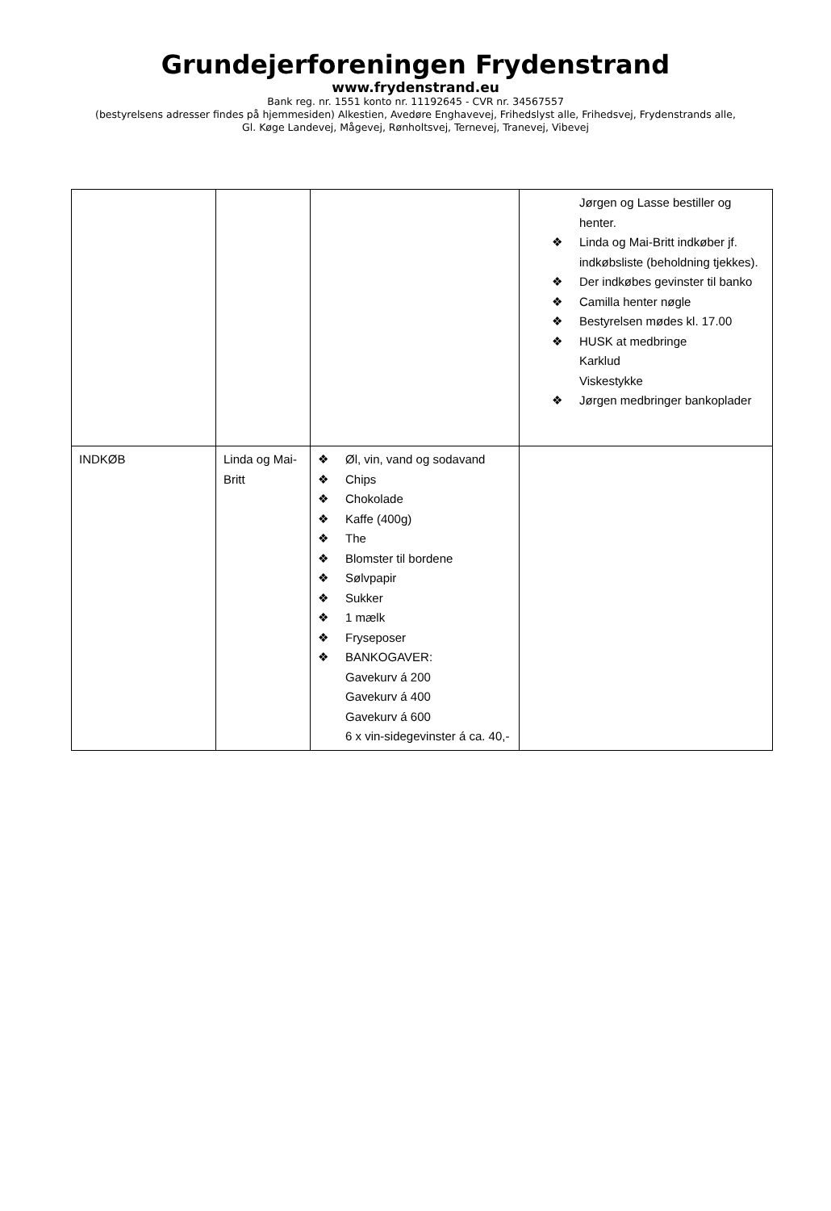Grundejerforeningen Frydenstrand
www.frydenstrand.eu
Bank reg. nr. 1551 konto nr. 11192645 - CVR nr. 34567557
(bestyrelsens adresser findes på hjemmesiden) Alkestien, Avedøre Enghavevej, Frihedslyst alle, Frihedsvej, Frydenstrands alle,
Gl. Køge Landevej, Mågevej, Rønholtsvej, Ternevej, Tranevej, Vibevej
| | | | Jørgen og Lasse bestiller og henter. ❖ Linda og Mai-Britt indkøber jf. indkøbsliste (beholdning tjekkes). ❖ Der indkøbes gevinster til banko ❖ Camilla henter nøgle ❖ Bestyrelsen mødes kl. 17.00 ❖ HUSK at medbringe Karklud Viskestykke ❖ Jørgen medbringer bankoplader |
| INDKØB | Linda og Mai-Britt | ❖ Øl, vin, vand og sodavand ❖ Chips ❖ Chokolade ❖ Kaffe (400g) ❖ The ❖ Blomster til bordene ❖ Sølvpapir ❖ Sukker ❖ 1 mælk ❖ Fryseposer ❖ BANKOGAVER: Gavekurv á 200 Gavekurv á 400 Gavekurv á 600 6 x vin-sidegevinster á ca. 40,- | |